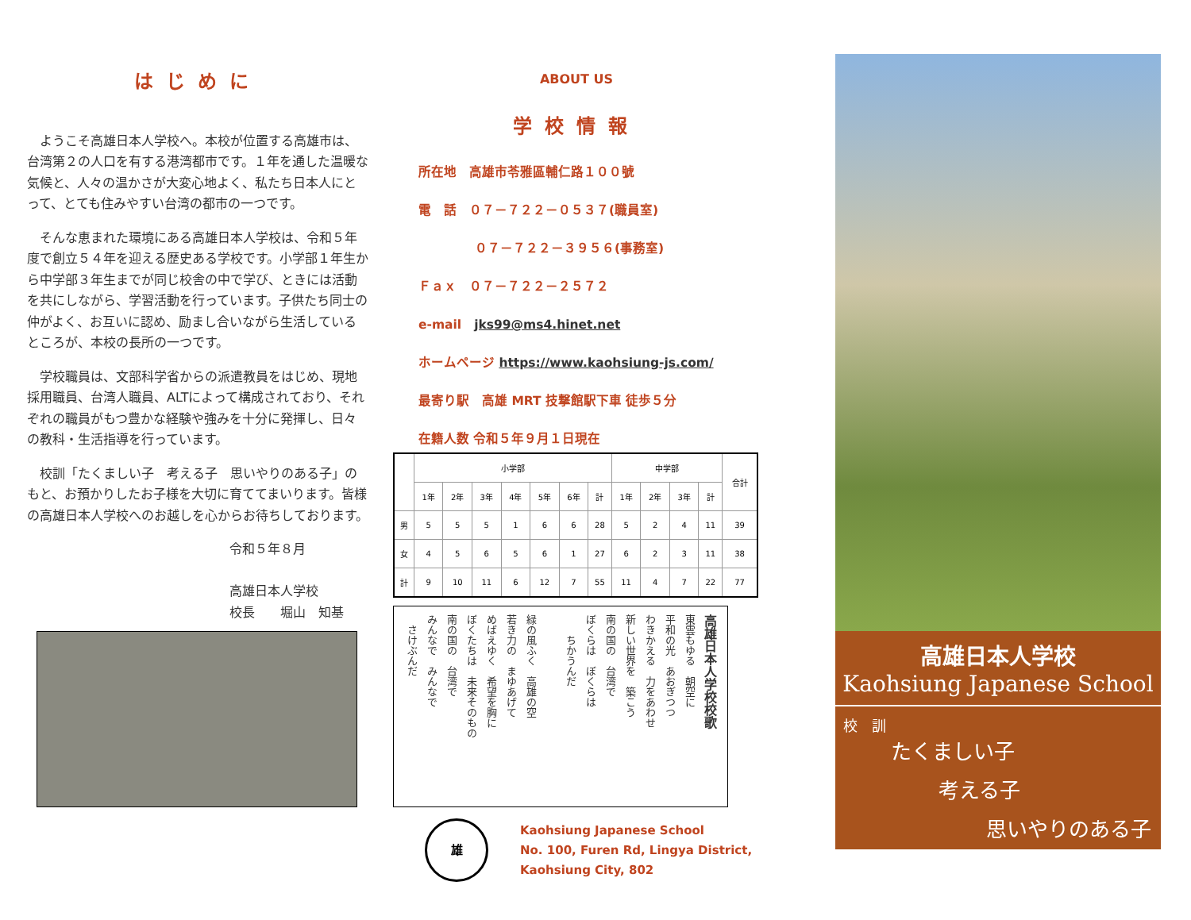はじめに
ようこそ高雄日本人学校へ。本校が位置する高雄市は、台湾第２の人口を有する港湾都市です。１年を通した温暖な気候と、人々の温かさが大変心地よく、私たち日本人にとって、とても住みやすい台湾の都市の一つです。
そんな恵まれた環境にある高雄日本人学校は、令和５年度で創立５４年を迎える歴史ある学校です。小学部１年生から中学部３年生までが同じ校舎の中で学び、ときには活動を共にしながら、学習活動を行っています。子供たち同士の仲がよく、お互いに認め、励まし合いながら生活しているところが、本校の長所の一つです。
学校職員は、文部科学省からの派遣教員をはじめ、現地採用職員、台湾人職員、ALTによって構成されており、それぞれの職員がもつ豊かな経験や強みを十分に発揮し、日々の教科・生活指導を行っています。
校訓「たくましい子　考える子　思いやりのある子」のもと、お預かりしたお子様を大切に育ててまいります。皆様の高雄日本人学校へのお越しを心からお待ちしております。
令和５年８月
高雄日本人学校
校長　　堀山　知基
ABOUT US
学校情報
所在地　高雄市苓雅區輔仁路１００號
電　話　０７－７２２－０５３７(職員室)
０７－７２２－３９５６(事務室)
Ｆａｘ　０７－７２２－２５７２
e-mail　jks99@ms4.hinet.net
ホームページ https://www.kaohsiung-js.com/
最寄り駅　高雄 MRT 技撃館駅下車 徒歩５分
在籍人数 令和５年９月１日現在
| | 小学部 | | | | | | | 中学部 | | | | 合計 |
| --- | --- | --- | --- | --- | --- | --- | --- | --- | --- | --- | --- | --- |
| | 1年 | 2年 | 3年 | 4年 | 5年 | 6年 | 計 | 1年 | 2年 | 3年 | 計 | |
| 男 | 5 | 5 | 5 | 1 | 6 | 6 | 28 | 5 | 2 | 4 | 11 | 39 |
| 女 | 4 | 5 | 6 | 5 | 6 | 1 | 27 | 6 | 2 | 3 | 11 | 38 |
| 計 | 9 | 10 | 11 | 6 | 12 | 7 | 55 | 11 | 4 | 7 | 22 | 77 |
高雄日本人学校校歌
東雲もゆる　朝空に
平和の光　あおぎつつ
わきかえる　力をあわせ
新しい世界を　築こう
南の国の　台湾で
ぼくらは　ぼくらは
　　ちかうんだ
緑の風ふく　高雄の空
若き力の　まゆあげて
めばえゆく　希望を胸に
ぼくたちは　未来そのもの
南の国の　台湾で
みんなで　みんなで
　さけぶんだ
雄
Kaohsiung Japanese School
No. 100, Furen Rd, Lingya District,
Kaohsiung City, 802
高雄日本人学校
Kaohsiung Japanese School
校　訓
たくましい子
考える子
思いやりのある子